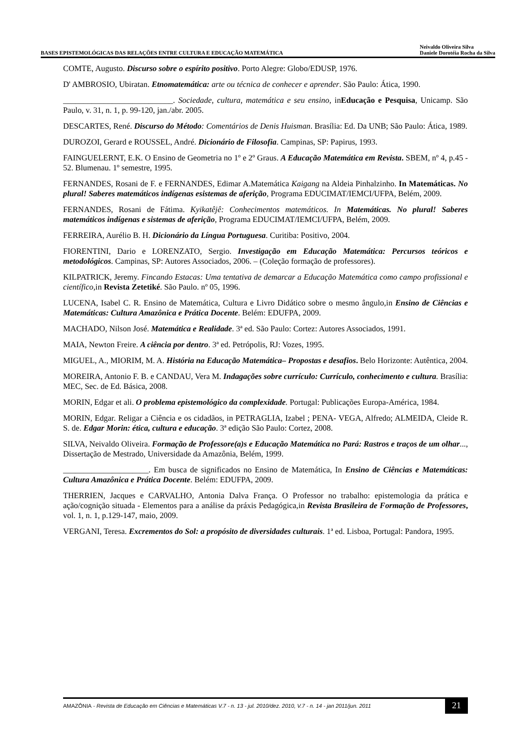BASES EPISTEMOLÓGICAS DAS RELAÇÕES ENTRE CULTURA E EDUCAÇÃO MATEMÁTICA
Neivaldo Oliveira Silva
Daniele Dorotéia Rocha da Silva
COMTE, Augusto. Discurso sobre o espírito positivo. Porto Alegre: Globo/EDUSP, 1976.
D' AMBROSIO, Ubiratan. Etnomatemática: arte ou técnica de conhecer e aprender. São Paulo: Ática, 1990.
___________________________. Sociedade, cultura, matemática e seu ensino, inEducação e Pesquisa, Unicamp. São Paulo, v. 31, n. 1, p. 99-120, jan./abr. 2005.
DESCARTES, René. Discurso do Método: Comentários de Denis Huisman. Brasília: Ed. Da UNB; São Paulo: Ática, 1989.
DUROZOI, Gerard e ROUSSEL, André. Dicionário de Filosofia. Campinas, SP: Papirus, 1993.
FAINGUELERNT, E.K. O Ensino de Geometria no 1º e 2º Graus. A Educação Matemática em Revista. SBEM, nº 4, p.45 - 52. Blumenau. 1º semestre, 1995.
FERNANDES, Rosani de F. e FERNANDES, Edimar A.Matemática Kaigang na Aldeia Pinhalzinho. In Matemáticas. No plural! Saberes matemáticos indígenas esistemas de aferição, Programa EDUCIMAT/IEMCI/UFPA, Belém, 2009.
FERNANDES, Rosani de Fátima. Kyikatêjê: Conhecimentos matemáticos. In Matemáticas. No plural! Saberes matemáticos indígenas e sistemas de aferição, Programa EDUCIMAT/IEMCI/UFPA, Belém, 2009.
FERREIRA, Aurélio B. H. Dicionário da Língua Portuguesa. Curitiba: Positivo, 2004.
FIORENTINI, Dario e LORENZATO, Sergio. Investigação em Educação Matemática: Percursos teóricos e metodológicos. Campinas, SP: Autores Associados, 2006. – (Coleção formação de professores).
KILPATRICK, Jeremy. Fincando Estacas: Uma tentativa de demarcar a Educação Matemática como campo profissional e científico,in Revista Zetetiké. São Paulo. nº 05, 1996.
LUCENA, Isabel C. R. Ensino de Matemática, Cultura e Livro Didático sobre o mesmo ângulo,in Ensino de Ciências e Matemáticas: Cultura Amazônica e Prática Docente. Belém: EDUFPA, 2009.
MACHADO, Nilson José. Matemática e Realidade. 3ª ed. São Paulo: Cortez: Autores Associados, 1991.
MAIA, Newton Freire. A ciência por dentro. 3ª ed. Petrópolis, RJ: Vozes, 1995.
MIGUEL, A., MIORIM, M. A. História na Educação Matemática– Propostas e desafios. Belo Horizonte: Autêntica, 2004.
MOREIRA, Antonio F. B. e CANDAU, Vera M. Indagações sobre currículo: Currículo, conhecimento e cultura. Brasília: MEC, Sec. de Ed. Básica, 2008.
MORIN, Edgar et ali. O problema epistemológico da complexidade. Portugal: Publicações Europa-América, 1984.
MORIN, Edgar. Religar a Ciência e os cidadãos, in PETRAGLIA, Izabel ; PENA- VEGA, Alfredo; ALMEIDA, Cleide R. S. de. Edgar Morin: ética, cultura e educação. 3ª edição São Paulo: Cortez, 2008.
SILVA, Neivaldo Oliveira. Formação de Professore(a)s e Educação Matemática no Pará: Rastros e traços de um olhar..., Dissertação de Mestrado, Universidade da Amazônia, Belém, 1999.
_____________________. Em busca de significados no Ensino de Matemática, In Ensino de Ciências e Matemáticas: Cultura Amazônica e Prática Docente. Belém: EDUFPA, 2009.
THERRIEN, Jacques e CARVALHO, Antonia Dalva França. O Professor no trabalho: epistemologia da prática e ação/cognição situada - Elementos para a análise da práxis Pedagógica,in Revista Brasileira de Formação de Professores, vol. 1, n. 1, p.129-147, maio, 2009.
VERGANI, Teresa. Excrementos do Sol: a propósito de diversidades culturais. 1ª ed. Lisboa, Portugal: Pandora, 1995.
AMAZÔNIA - Revista de Educação em Ciências e Matemáticas V.7 - n. 13 - jul. 2010/dez. 2010, V.7 - n. 14 - jan 2011/jun. 2011
21